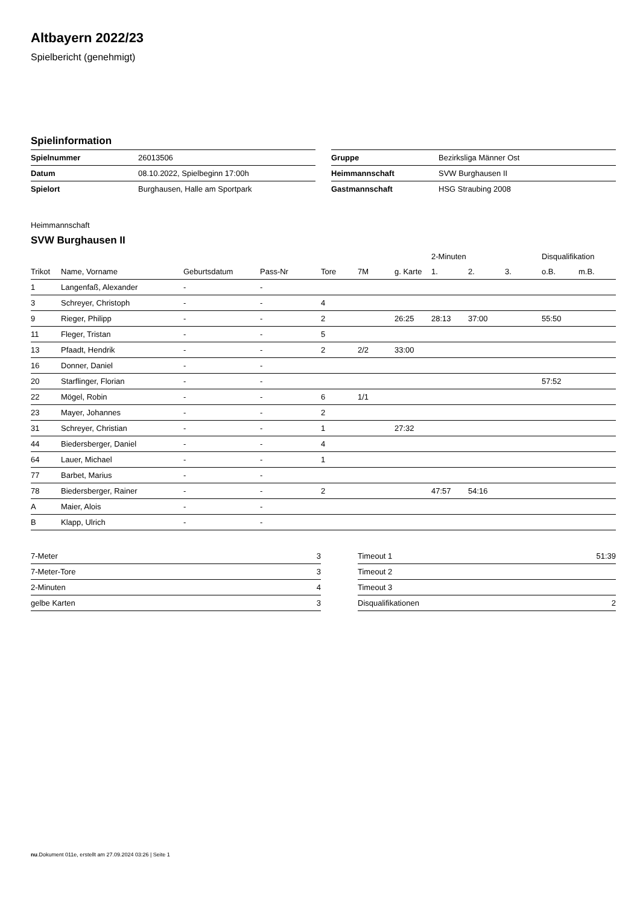Altbayern 2022/23
Spielbericht (genehmigt)
Spielinformation
| Spielnummer | 26013506 |
| Datum | 08.10.2022, Spielbeginn 17:00h |
| Spielort | Burghausen, Halle am Sportpark |
| Gruppe | Bezirksliga Männer Ost |
| Heimmannschaft | SVW Burghausen II |
| Gastmannschaft | HSG Straubing 2008 |
Heimmannschaft
SVW Burghausen II
| | | | | | | | 2-Minuten | | | Disqualifikation | |
| --- | --- | --- | --- | --- | --- | --- | --- | --- | --- | --- | --- |
| Trikot | Name, Vorname | Geburtsdatum | Pass-Nr | Tore | 7M | g. Karte | 1. | 2. | 3. | o.B. | m.B. |
| 1 | Langenfaß, Alexander | - | - | | | | | | | | |
| 3 | Schreyer, Christoph | - | - | 4 | | | | | | | |
| 9 | Rieger, Philipp | - | - | 2 | | 26:25 | 28:13 | 37:00 | | 55:50 | |
| 11 | Fleger, Tristan | - | - | 5 | | | | | | | |
| 13 | Pfaadt, Hendrik | - | - | 2 | 2/2 | 33:00 | | | | | |
| 16 | Donner, Daniel | - | - | | | | | | | | |
| 20 | Starflinger, Florian | - | - | | | | | | | 57:52 | |
| 22 | Mögel, Robin | - | - | 6 | 1/1 | | | | | | |
| 23 | Mayer, Johannes | - | - | 2 | | | | | | | |
| 31 | Schreyer, Christian | - | - | 1 | | 27:32 | | | | | |
| 44 | Biedersberger, Daniel | - | - | 4 | | | | | | | |
| 64 | Lauer, Michael | - | - | 1 | | | | | | | |
| 77 | Barbet, Marius | - | - | | | | | | | | |
| 78 | Biedersberger, Rainer | - | - | 2 | | | 47:57 | 54:16 | | | |
| A | Maier, Alois | - | - | | | | | | | | |
| B | Klapp, Ulrich | - | - | | | | | | | | |
| 7-Meter | 3 |
| 7-Meter-Tore | 3 |
| 2-Minuten | 4 |
| gelbe Karten | 3 |
| Timeout 1 | 51:39 |
| Timeout 2 | |
| Timeout 3 | |
| Disqualifikationen | 2 |
nu.Dokument 011e, erstellt am 27.09.2024 03:26 | Seite 1